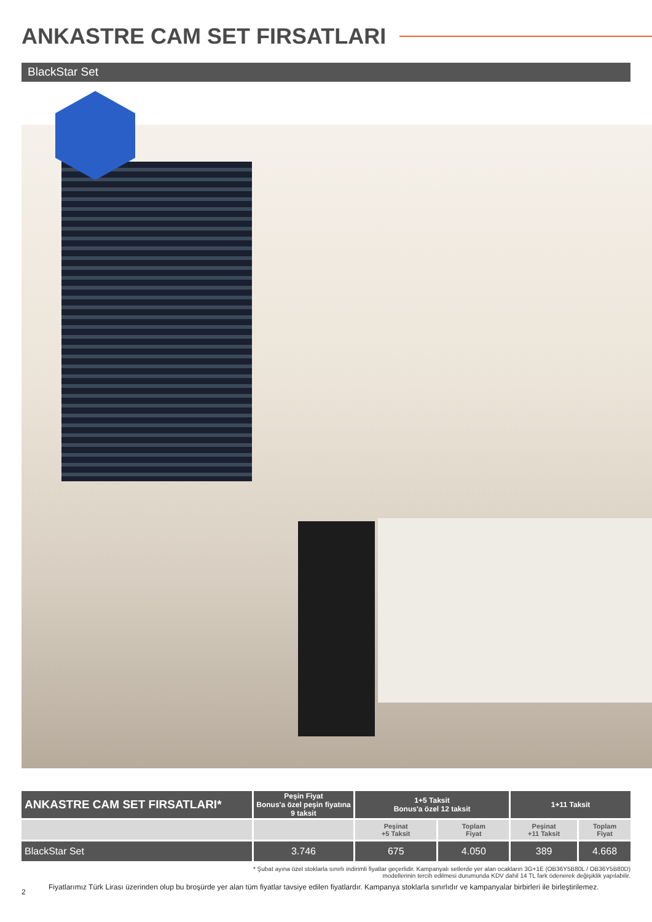ANKASTRE CAM SET FIRSATLARI
BlackStar Set
| ANKASTRE CAM SET FIRSATLARI* | Peşin Fiyat Bonus'a özel peşin fiyatına 9 taksit | 1+5 Taksit Bonus'a özel 12 taksit | | 1+11 Taksit | |
| --- | --- | --- | --- | --- | --- |
| | | Peşinat +5 Taksit | Toplam Fiyat | Peşinat +11 Taksit | Toplam Fiyat |
| BlackStar Set | 3.746 | 675 | 4.050 | 389 | 4.668 |
* Şubat ayına özel stoklarla sınırlı indirimli fiyatlar geçerlidir. Kampanyalı setlerde yer alan ocakların 3G+1E (OB36Y5B80L / OB36Y5B80D)
modellerinin tercih edilmesi durumunda KDV dahil 14 TL fark ödenerek değişiklik yapılabilir.
2 Fiyatlarımız Türk Lirası üzerinden olup bu broşürde yer alan tüm fiyatlar tavsiye edilen fiyatlardır. Kampanya stoklarla sınırlıdır ve kampanyalar birbirleri ile birleştirilemez.